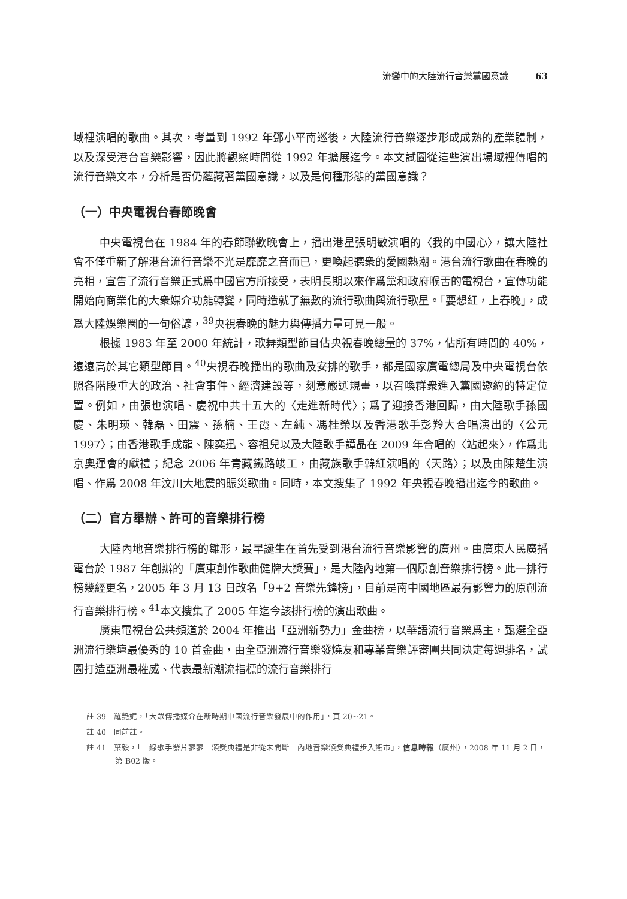流變中的大陸流行音樂黨國意識 63
域裡演唱的歌曲。其次，考量到 1992 年鄧小平南巡後，大陸流行音樂逐步形成成熟的產業體制，以及深受港台音樂影響，因此將觀察時間從 1992 年擴展迄今。本文試圖從這些演出場域裡傳唱的流行音樂文本，分析是否仍蘊藏著黨國意識，以及是何種形態的黨國意識？
（一）中央電視台春節晚會
中央電視台在 1984 年的春節聯歡晚會上，播出港星張明敏演唱的〈我的中國心〉，讓大陸社會不僅重新了解港台流行音樂不光是靡靡之音而已，更喚起聽衆的愛國熱潮。港台流行歌曲在春晚的亮相，宣告了流行音樂正式爲中國官方所接受，表明長期以來作爲黨和政府喉舌的電視台，宣傳功能開始向商業化的大衆媒介功能轉變，同時造就了無數的流行歌曲與流行歌星。「要想紅，上春晚」，成爲大陸娛樂圈的一句俗諺，<sup>39</sup>央視春晚的魅力與傳播力量可見一般。
根據 1983 年至 2000 年統計，歌舞類型節目佔央視春晚總量的 37%，佔所有時間的 40%，遠遠高於其它類型節目。<sup>40</sup>央視春晚播出的歌曲及安排的歌手，都是國家廣電總局及中央電視台依照各階段重大的政治、社會事件、經濟建設等，刻意嚴選規畫，以召喚群衆進入黨國邀約的特定位置。例如，由張也演唱、慶祝中共十五大的〈走進新時代〉；爲了迎接香港回歸，由大陸歌手孫國慶、朱明瑛、韓磊、田震、孫楠、王霞、左純、馮桂榮以及香港歌手彭羚大合唱演出的〈公元 1997〉；由香港歌手成龍、陳奕迅、容祖兒以及大陸歌手譚晶在 2009 年合唱的〈站起來〉，作爲北京奧運會的獻禮；紀念 2006 年青藏鐵路竣工，由藏族歌手韓紅演唱的〈天路〉；以及由陳楚生演唱、作爲 2008 年汶川大地震的賑災歌曲。同時，本文搜集了 1992 年央視春晚播出迄今的歌曲。
（二）官方舉辦、許可的音樂排行榜
大陸內地音樂排行榜的雛形，最早誕生在首先受到港台流行音樂影響的廣州。由廣東人民廣播電台於 1987 年創辦的「廣東創作歌曲健牌大獎賽」，是大陸內地第一個原創音樂排行榜。此一排行榜幾經更名，2005 年 3 月 13 日改名「9+2 音樂先鋒榜」，目前是南中國地區最有影響力的原創流行音樂排行榜。<sup>41</sup>本文搜集了 2005 年迄今該排行榜的演出歌曲。
廣東電視台公共頻道於 2004 年推出「亞洲新勢力」金曲榜，以華語流行音樂爲主，甄選全亞洲流行樂壇最優秀的 10 首金曲，由全亞洲流行音樂發燒友和專業音樂評審團共同決定每週排名，試圖打造亞洲最權威、代表最新潮流指標的流行音樂排行
註 39　羅艷妮，「大眾傳播媒介在新時期中國流行音樂發展中的作用」，頁 20~21。
註 40　同前註。
註 41　葉毅，「一線歌手發片寥寥　頒獎典禮是非從未間斷　內地音樂頒獎典禮步入熊市」，信息時報（廣州），2008 年 11 月 2 日，第 B02 版。